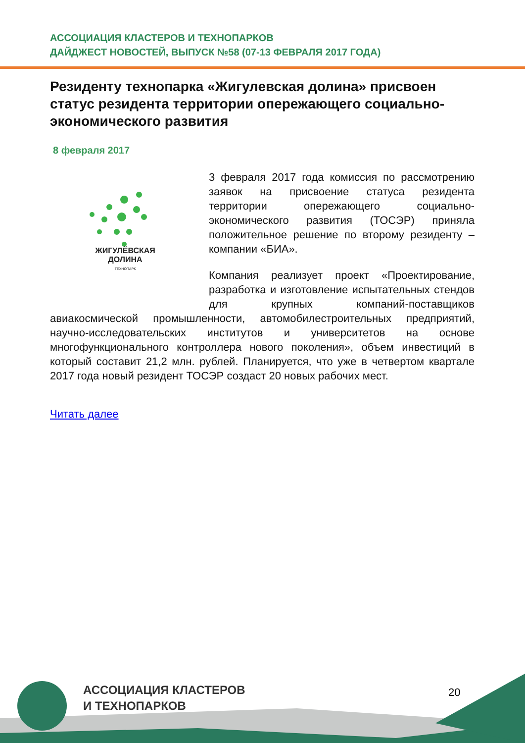АССОЦИАЦИЯ КЛАСТЕРОВ И ТЕХНОПАРКОВ
ДАЙДЖЕСТ НОВОСТЕЙ, ВЫПУСК №58 (07-13 ФЕВРАЛЯ 2017 ГОДА)
Резиденту технопарка «Жигулевская долина» присвоен статус резидента территории опережающего социально-экономического развития
8 февраля 2017
ЖИГУЛЁВСКАЯ
ДОЛИНА
ТЕХНОПАРК
3 февраля 2017 года комиссия по рассмотрению заявок на присвоение статуса резидента территории опережающего социально-экономического развития (ТОСЭР) приняла положительное решение по второму резиденту – компании «БИА».
Компания реализует проект «Проектирование, разработка и изготовление испытательных стендов для крупных компаний-поставщиков авиакосмической промышленности, автомобилестроительных предприятий, научно-исследовательских институтов и университетов на основе многофункционального контроллера нового поколения», объем инвестиций в который составит 21,2 млн. рублей. Планируется, что уже в четвертом квартале 2017 года новый резидент ТОСЭР создаст 20 новых рабочих мест.
Читать далее
АССОЦИАЦИЯ КЛАСТЕРОВ
И ТЕХНОПАРКОВ
20